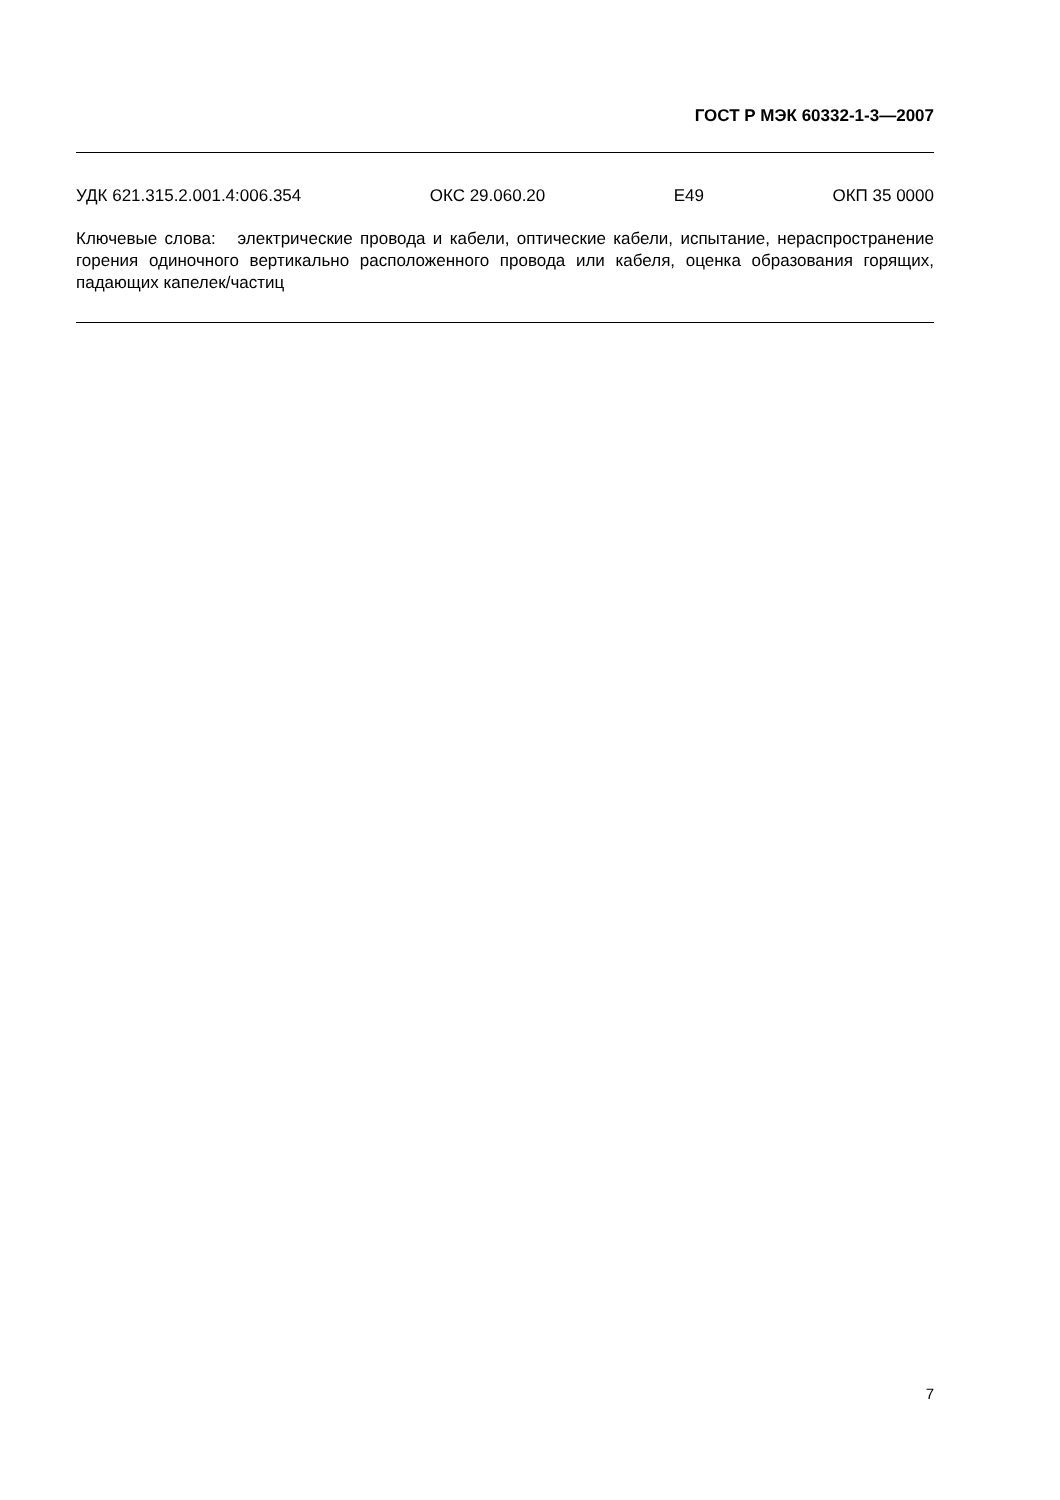ГОСТ Р МЭК 60332-1-3—2007
УДК 621.315.2.001.4:006.354 ОКС 29.060.20 Е49 ОКП 35 0000
Ключевые слова: электрические провода и кабели, оптические кабели, испытание, нераспространение горения одиночного вертикально расположенного провода или кабеля, оценка образования горящих, падающих капелек/частиц
7